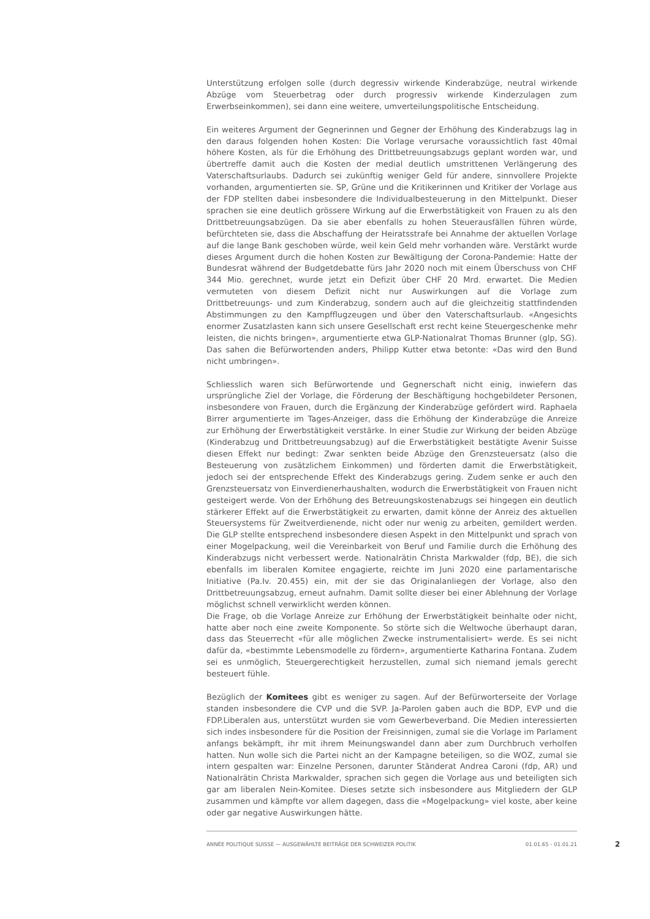Unterstützung erfolgen solle (durch degressiv wirkende Kinderabzüge, neutral wirkende Abzüge vom Steuerbetrag oder durch progressiv wirkende Kinderzulagen zum Erwerbseinkommen), sei dann eine weitere, umverteilungspolitische Entscheidung.
Ein weiteres Argument der Gegnerinnen und Gegner der Erhöhung des Kinderabzugs lag in den daraus folgenden hohen Kosten: Die Vorlage verursache voraussichtlich fast 40mal höhere Kosten, als für die Erhöhung des Drittbetreuungsabzugs geplant worden war, und übertreffe damit auch die Kosten der medial deutlich umstrittenen Verlängerung des Vaterschaftsurlaubs. Dadurch sei zukünftig weniger Geld für andere, sinnvollere Projekte vorhanden, argumentierten sie. SP, Grüne und die Kritikerinnen und Kritiker der Vorlage aus der FDP stellten dabei insbesondere die Individualbesteuerung in den Mittelpunkt. Dieser sprachen sie eine deutlich grössere Wirkung auf die Erwerbstätigkeit von Frauen zu als den Drittbetreuungsabzügen. Da sie aber ebenfalls zu hohen Steuerausfällen führen würde, befürchteten sie, dass die Abschaffung der Heiratsstrafe bei Annahme der aktuellen Vorlage auf die lange Bank geschoben würde, weil kein Geld mehr vorhanden wäre. Verstärkt wurde dieses Argument durch die hohen Kosten zur Bewältigung der Corona-Pandemie: Hatte der Bundesrat während der Budgetdebatte fürs Jahr 2020 noch mit einem Überschuss von CHF 344 Mio. gerechnet, wurde jetzt ein Defizit über CHF 20 Mrd. erwartet. Die Medien vermuteten von diesem Defizit nicht nur Auswirkungen auf die Vorlage zum Drittbetreuungs- und zum Kinderabzug, sondern auch auf die gleichzeitig stattfindenden Abstimmungen zu den Kampfflugzeugen und über den Vaterschaftsurlaub. «Angesichts enormer Zusatzlasten kann sich unsere Gesellschaft erst recht keine Steuergeschenke mehr leisten, die nichts bringen», argumentierte etwa GLP-Nationalrat Thomas Brunner (glp, SG). Das sahen die Befürwortenden anders, Philipp Kutter etwa betonte: «Das wird den Bund nicht umbringen».
Schliesslich waren sich Befürwortende und Gegnerschaft nicht einig, inwiefern das ursprüngliche Ziel der Vorlage, die Förderung der Beschäftigung hochgebildeter Personen, insbesondere von Frauen, durch die Ergänzung der Kinderabzüge gefördert wird. Raphaela Birrer argumentierte im Tages-Anzeiger, dass die Erhöhung der Kinderabzüge die Anreize zur Erhöhung der Erwerbstätigkeit verstärke. In einer Studie zur Wirkung der beiden Abzüge (Kinderabzug und Drittbetreuungsabzug) auf die Erwerbstätigkeit bestätigte Avenir Suisse diesen Effekt nur bedingt: Zwar senkten beide Abzüge den Grenzsteuersatz (also die Besteuerung von zusätzlichem Einkommen) und förderten damit die Erwerbstätigkeit, jedoch sei der entsprechende Effekt des Kinderabzugs gering. Zudem senke er auch den Grenzsteuersatz von Einverdienerhaushalten, wodurch die Erwerbstätigkeit von Frauen nicht gesteigert werde. Von der Erhöhung des Betreuungskostenabzugs sei hingegen ein deutlich stärkerer Effekt auf die Erwerbstätigkeit zu erwarten, damit könne der Anreiz des aktuellen Steuersystems für Zweitverdienende, nicht oder nur wenig zu arbeiten, gemildert werden. Die GLP stellte entsprechend insbesondere diesen Aspekt in den Mittelpunkt und sprach von einer Mogelpackung, weil die Vereinbarkeit von Beruf und Familie durch die Erhöhung des Kinderabzugs nicht verbessert werde. Nationalrätin Christa Markwalder (fdp, BE), die sich ebenfalls im liberalen Komitee engagierte, reichte im Juni 2020 eine parlamentarische Initiative (Pa.Iv. 20.455) ein, mit der sie das Originalanliegen der Vorlage, also den Drittbetreuungsabzug, erneut aufnahm. Damit sollte dieser bei einer Ablehnung der Vorlage möglichst schnell verwirklicht werden können.
Die Frage, ob die Vorlage Anreize zur Erhöhung der Erwerbstätigkeit beinhalte oder nicht, hatte aber noch eine zweite Komponente. So störte sich die Weltwoche überhaupt daran, dass das Steuerrecht «für alle möglichen Zwecke instrumentalisiert» werde. Es sei nicht dafür da, «bestimmte Lebensmodelle zu fördern», argumentierte Katharina Fontana. Zudem sei es unmöglich, Steuergerechtigkeit herzustellen, zumal sich niemand jemals gerecht besteuert fühle.
Bezüglich der Komitees gibt es weniger zu sagen. Auf der Befürworterseite der Vorlage standen insbesondere die CVP und die SVP. Ja-Parolen gaben auch die BDP, EVP und die FDP.Liberalen aus, unterstützt wurden sie vom Gewerbeverband. Die Medien interessierten sich indes insbesondere für die Position der Freisinnigen, zumal sie die Vorlage im Parlament anfangs bekämpft, ihr mit ihrem Meinungswandel dann aber zum Durchbruch verholfen hatten. Nun wolle sich die Partei nicht an der Kampagne beteiligen, so die WOZ, zumal sie intern gespalten war: Einzelne Personen, darunter Ständerat Andrea Caroni (fdp, AR) und Nationalrätin Christa Markwalder, sprachen sich gegen die Vorlage aus und beteiligten sich gar am liberalen Nein-Komitee. Dieses setzte sich insbesondere aus Mitgliedern der GLP zusammen und kämpfte vor allem dagegen, dass die «Mogelpackung» viel koste, aber keine oder gar negative Auswirkungen hätte.
ANNÉE POLITIQUE SUISSE — AUSGEWÄHLTE BEITRÄGE DER SCHWEIZER POLITIK 01.01.65 - 01.01.21
2